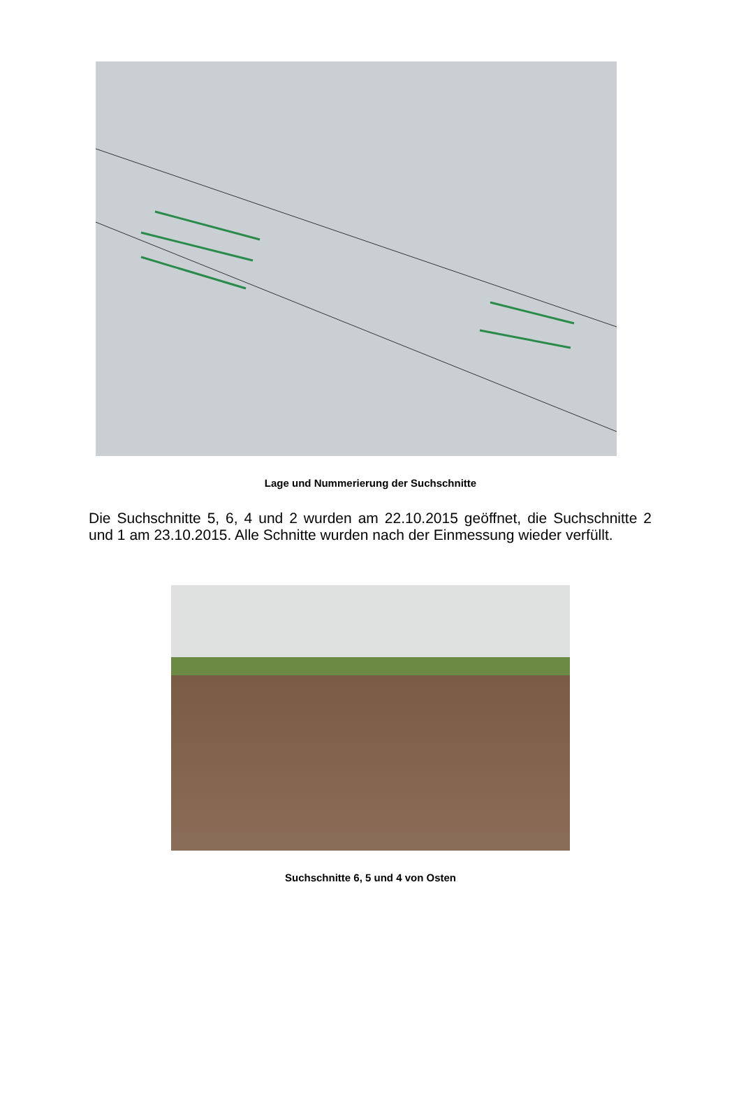Lage und Nummerierung der Suchschnitte
Die Suchschnitte 5, 6, 4 und 2 wurden am 22.10.2015 geöffnet, die Suchschnitte 2 und 1 am 23.10.2015. Alle Schnitte wurden nach der Einmessung wieder verfüllt.
Suchschnitte 6, 5 und 4 von Osten